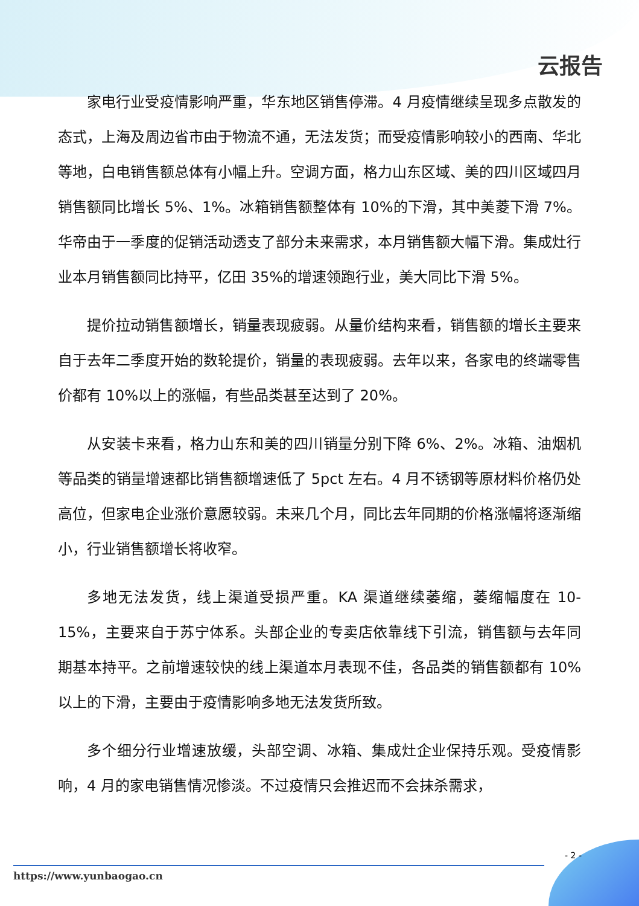云报告
家电行业受疫情影响严重，华东地区销售停滞。4 月疫情继续呈现多点散发的态式，上海及周边省市由于物流不通，无法发货；而受疫情影响较小的西南、华北等地，白电销售额总体有小幅上升。空调方面，格力山东区域、美的四川区域四月销售额同比增长 5%、1%。冰箱销售额整体有 10%的下滑，其中美菱下滑 7%。华帝由于一季度的促销活动透支了部分未来需求，本月销售额大幅下滑。集成灶行业本月销售额同比持平，亿田 35%的增速领跑行业，美大同比下滑 5%。
提价拉动销售额增长，销量表现疲弱。从量价结构来看，销售额的增长主要来自于去年二季度开始的数轮提价，销量的表现疲弱。去年以来，各家电的终端零售价都有 10%以上的涨幅，有些品类甚至达到了 20%。
从安装卡来看，格力山东和美的四川销量分别下降 6%、2%。冰箱、油烟机等品类的销量增速都比销售额增速低了 5pct 左右。4 月不锈钢等原材料价格仍处高位，但家电企业涨价意愿较弱。未来几个月，同比去年同期的价格涨幅将逐渐缩小，行业销售额增长将收窄。
多地无法发货，线上渠道受损严重。KA 渠道继续萎缩，萎缩幅度在 10-15%，主要来自于苏宁体系。头部企业的专卖店依靠线下引流，销售额与去年同期基本持平。之前增速较快的线上渠道本月表现不佳，各品类的销售额都有 10%以上的下滑，主要由于疫情影响多地无法发货所致。
多个细分行业增速放缓，头部空调、冰箱、集成灶企业保持乐观。受疫情影响，4 月的家电销售情况惨淡。不过疫情只会推迟而不会抹杀需求，
- 2 -
https://www.yunbaogao.cn